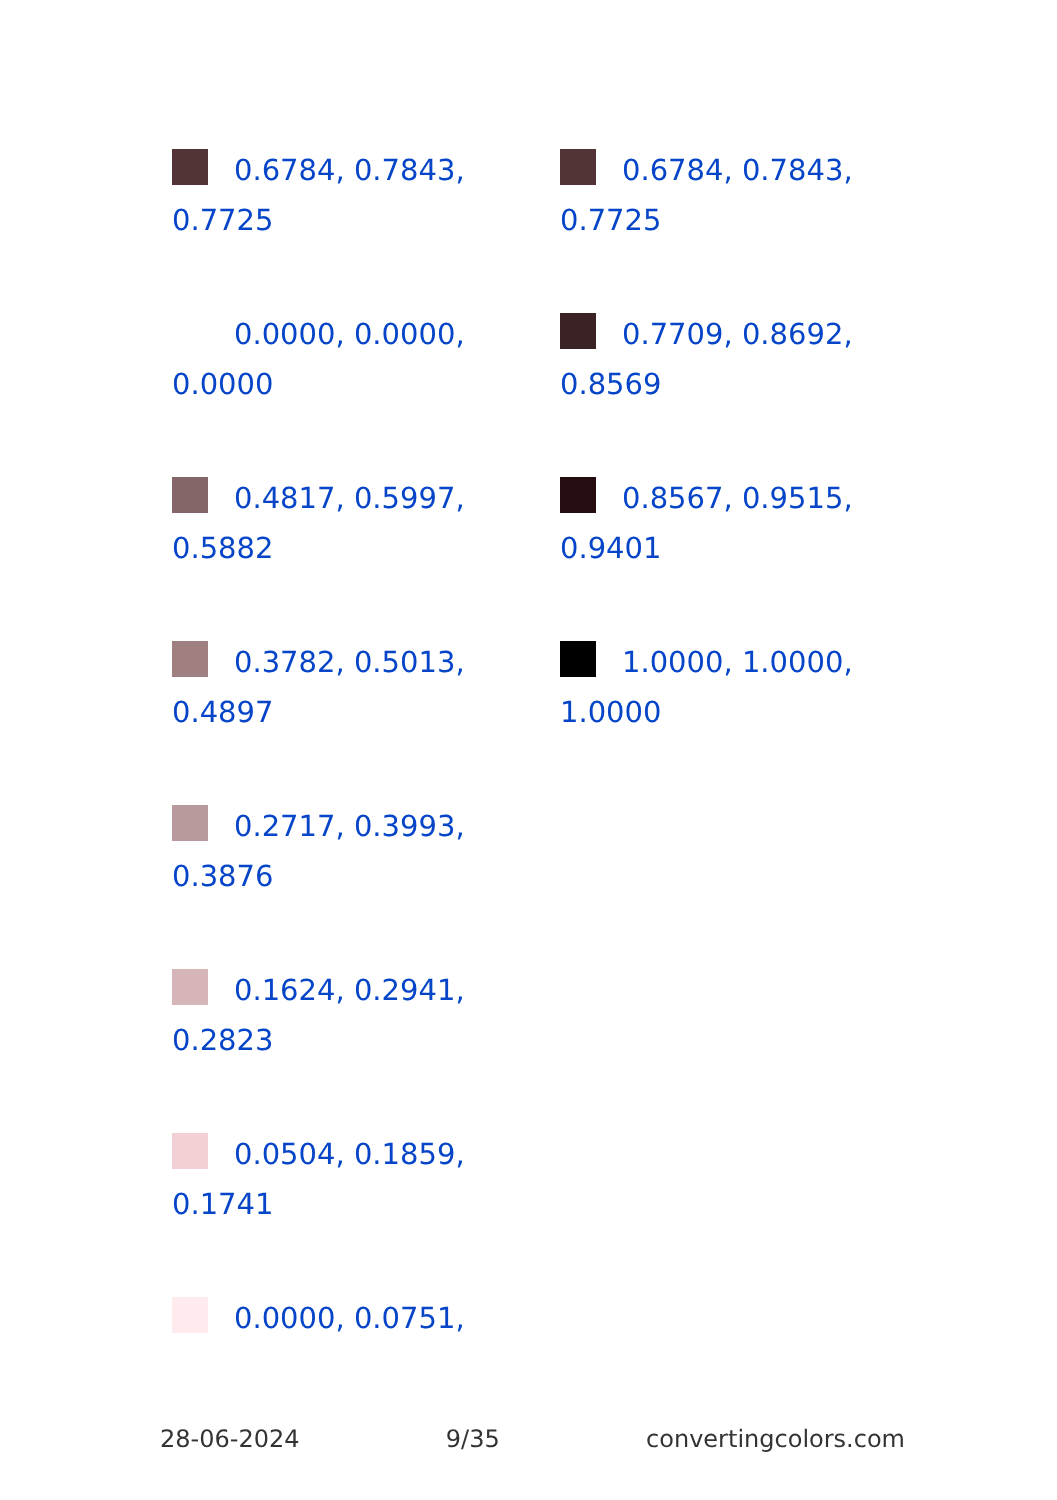0.6784, 0.7843,
0.7725
0.0000, 0.0000,
0.0000
0.4817, 0.5997,
0.5882
0.3782, 0.5013,
0.4897
0.2717, 0.3993,
0.3876
0.1624, 0.2941,
0.2823
0.0504, 0.1859,
0.1741
0.0000, 0.0751,
0.6784, 0.7843,
0.7725
0.7709, 0.8692,
0.8569
0.8567, 0.9515,
0.9401
1.0000, 1.0000,
1.0000
28-06-2024 9/35 convertingcolors.com